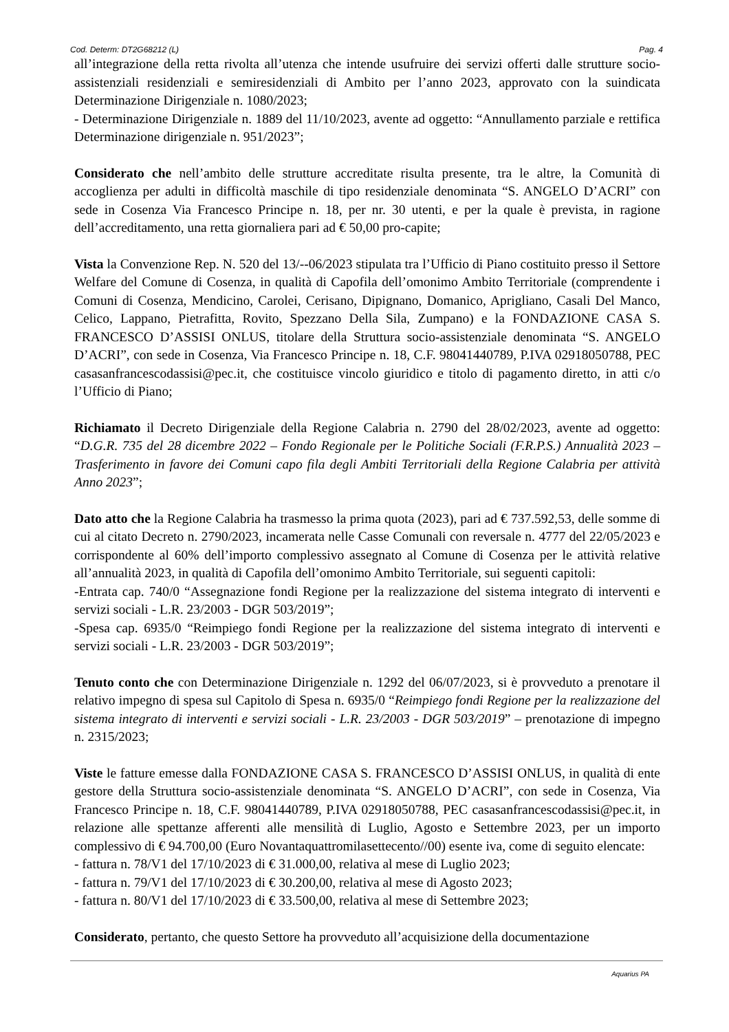Cod. Determ: DT2G68212 (L) Pag. 4
all’integrazione della retta rivolta all’utenza che intende usufruire dei servizi offerti dalle strutture socio-assistenziali residenziali e semiresidenziali di Ambito per l’anno 2023, approvato con la suindicata Determinazione Dirigenziale n. 1080/2023;
- Determinazione Dirigenziale n. 1889 del 11/10/2023, avente ad oggetto: “Annullamento parziale e rettifica Determinazione dirigenziale n. 951/2023”;
Considerato che nell’ambito delle strutture accreditate risulta presente, tra le altre, la Comunità di accoglienza per adulti in difficoltà maschile di tipo residenziale denominata “S. ANGELO D’ACRI” con sede in Cosenza Via Francesco Principe n. 18, per nr. 30 utenti, e per la quale è prevista, in ragione dell’accreditamento, una retta giornaliera pari ad € 50,00 pro-capite;
Vista la Convenzione Rep. N. 520 del 13/--06/2023 stipulata tra l’Ufficio di Piano costituito presso il Settore Welfare del Comune di Cosenza, in qualità di Capofila dell’omonimo Ambito Territoriale (comprendente i Comuni di Cosenza, Mendicino, Carolei, Cerisano, Dipignano, Domanico, Aprigliano, Casali Del Manco, Celico, Lappano, Pietrafitta, Rovito, Spezzano Della Sila, Zumpano) e la FONDAZIONE CASA S. FRANCESCO D’ASSISI ONLUS, titolare della Struttura socio-assistenziale denominata “S. ANGELO D’ACRI”, con sede in Cosenza, Via Francesco Principe n. 18, C.F. 98041440789, P.IVA 02918050788, PEC casasanfrancescodassisi@pec.it, che costituisce vincolo giuridico e titolo di pagamento diretto, in atti c/o l’Ufficio di Piano;
Richiamato il Decreto Dirigenziale della Regione Calabria n. 2790 del 28/02/2023, avente ad oggetto: “D.G.R. 735 del 28 dicembre 2022 – Fondo Regionale per le Politiche Sociali (F.R.P.S.) Annualità 2023 – Trasferimento in favore dei Comuni capo fila degli Ambiti Territoriali della Regione Calabria per attività Anno 2023”;
Dato atto che la Regione Calabria ha trasmesso la prima quota (2023), pari ad € 737.592,53, delle somme di cui al citato Decreto n. 2790/2023, incamerata nelle Casse Comunali con reversale n. 4777 del 22/05/2023 e corrispondente al 60% dell’importo complessivo assegnato al Comune di Cosenza per le attività relative all’annualità 2023, in qualità di Capofila dell’omonimo Ambito Territoriale, sui seguenti capitoli:
-Entrata cap. 740/0 “Assegnazione fondi Regione per la realizzazione del sistema integrato di interventi e servizi sociali - L.R. 23/2003 - DGR 503/2019”;
-Spesa cap. 6935/0 “Reimpiego fondi Regione per la realizzazione del sistema integrato di interventi e servizi sociali - L.R. 23/2003 - DGR 503/2019”;
Tenuto conto che con Determinazione Dirigenziale n. 1292 del 06/07/2023, si è provveduto a prenotare il relativo impegno di spesa sul Capitolo di Spesa n. 6935/0 “Reimpiego fondi Regione per la realizzazione del sistema integrato di interventi e servizi sociali - L.R. 23/2003 - DGR 503/2019” – prenotazione di impegno n. 2315/2023;
Viste le fatture emesse dalla FONDAZIONE CASA S. FRANCESCO D’ASSISI ONLUS, in qualità di ente gestore della Struttura socio-assistenziale denominata “S. ANGELO D’ACRI”, con sede in Cosenza, Via Francesco Principe n. 18, C.F. 98041440789, P.IVA 02918050788, PEC casasanfrancescodassisi@pec.it, in relazione alle spettanze afferenti alle mensilità di Luglio, Agosto e Settembre 2023, per un importo complessivo di € 94.700,00 (Euro Novantaquattromilasettecento//00) esente iva, come di seguito elencate:
- fattura n. 78/V1 del 17/10/2023 di € 31.000,00, relativa al mese di Luglio 2023;
- fattura n. 79/V1 del 17/10/2023 di € 30.200,00, relativa al mese di Agosto 2023;
- fattura n. 80/V1 del 17/10/2023 di € 33.500,00, relativa al mese di Settembre 2023;
Considerato, pertanto, che questo Settore ha provveduto all’acquisizione della documentazione
Aquarius PA